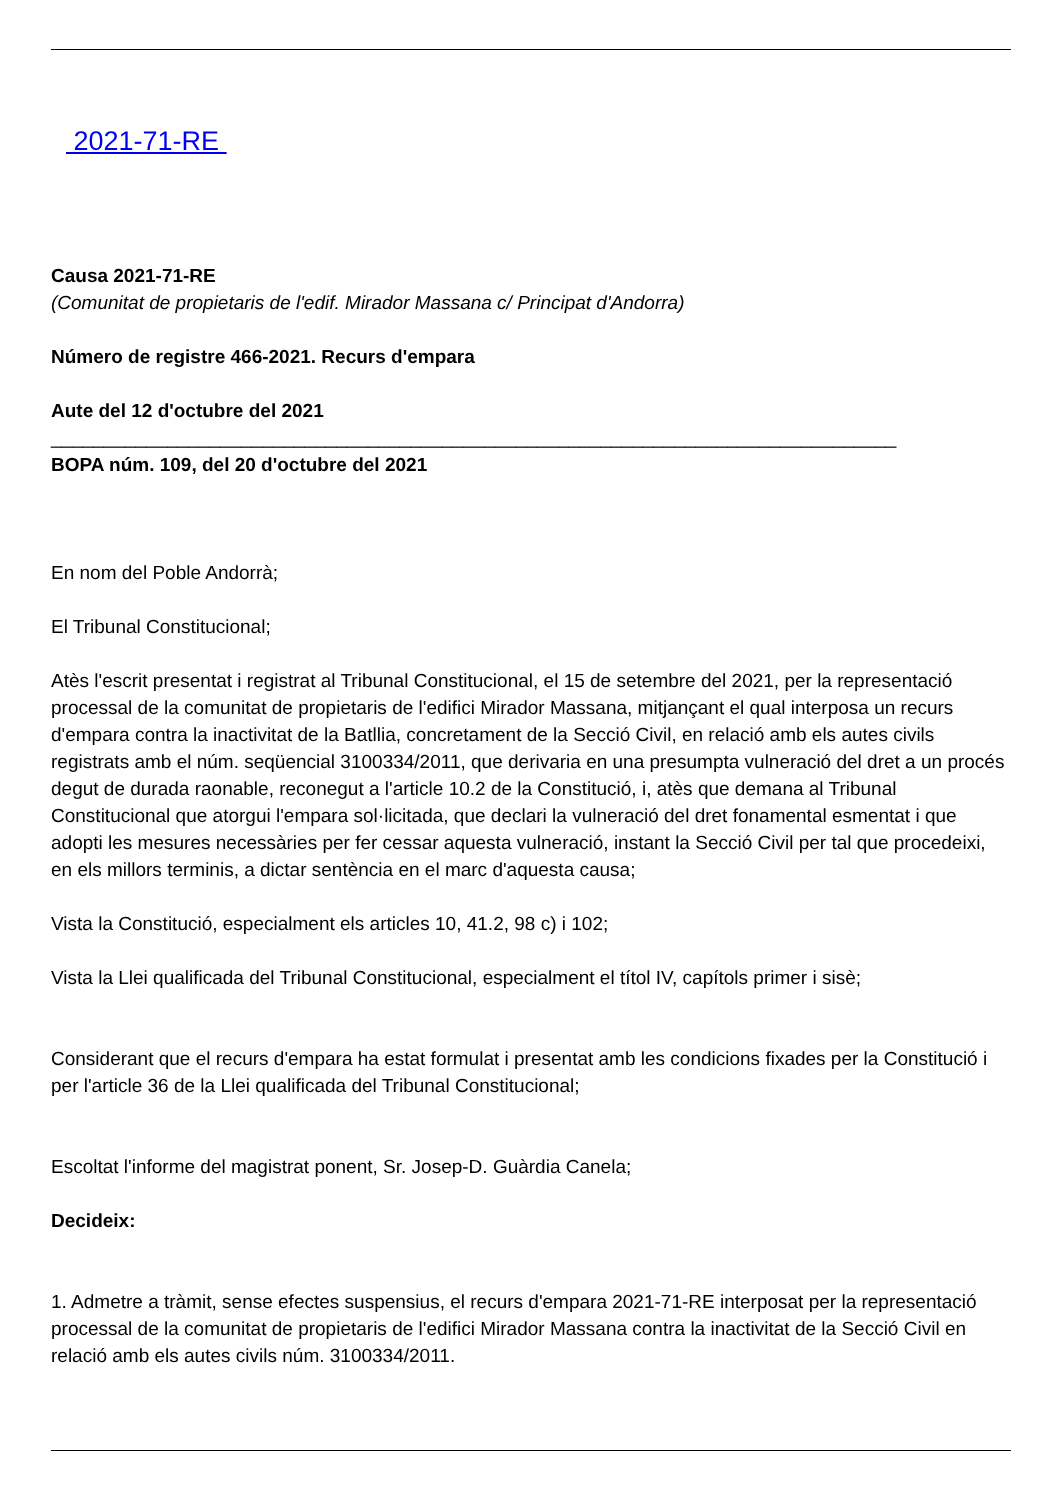2021-71-RE
Causa 2021-71-RE
(Comunitat de propietaris de l'edif. Mirador Massana c/ Principat d'Andorra)
Número de registre 466-2021. Recurs d'empara
Aute del 12 d'octubre del 2021
________________________________________________________________________________
BOPA núm. 109, del 20 d'octubre del 2021
En nom del Poble Andorrà;
El Tribunal Constitucional;
Atès l'escrit presentat i registrat al Tribunal Constitucional, el 15 de setembre del 2021, per la representació processal de la comunitat de propietaris de l'edifici Mirador Massana, mitjançant el qual interposa un recurs d'empara contra la inactivitat de la Batllia, concretament de la Secció Civil, en relació amb els autes civils registrats amb el núm. seqüencial 3100334/2011, que derivaria en una presumpta vulneració del dret a un procés degut de durada raonable, reconegut a l'article 10.2 de la Constitució, i, atès que demana al Tribunal Constitucional que atorgui l'empara sol·licitada, que declari la vulneració del dret fonamental esmentat i que adopti les mesures necessàries per fer cessar aquesta vulneració, instant la Secció Civil per tal que procedeixi, en els millors terminis, a dictar sentència en el marc d'aquesta causa;
Vista la Constitució, especialment els articles 10, 41.2, 98 c) i 102;
Vista la Llei qualificada del Tribunal Constitucional, especialment el títol IV, capítols primer i sisè;
Considerant que el recurs d'empara ha estat formulat i presentat amb les condicions fixades per la Constitució i per l'article 36 de la Llei qualificada del Tribunal Constitucional;
Escoltat l'informe del magistrat ponent, Sr. Josep-D. Guàrdia Canela;
Decideix:
1. Admetre a tràmit, sense efectes suspensius, el recurs d'empara 2021-71-RE interposat per la representació processal de la comunitat de propietaris de l'edifici Mirador Massana contra la inactivitat de la Secció Civil en relació amb els autes civils núm. 3100334/2011.